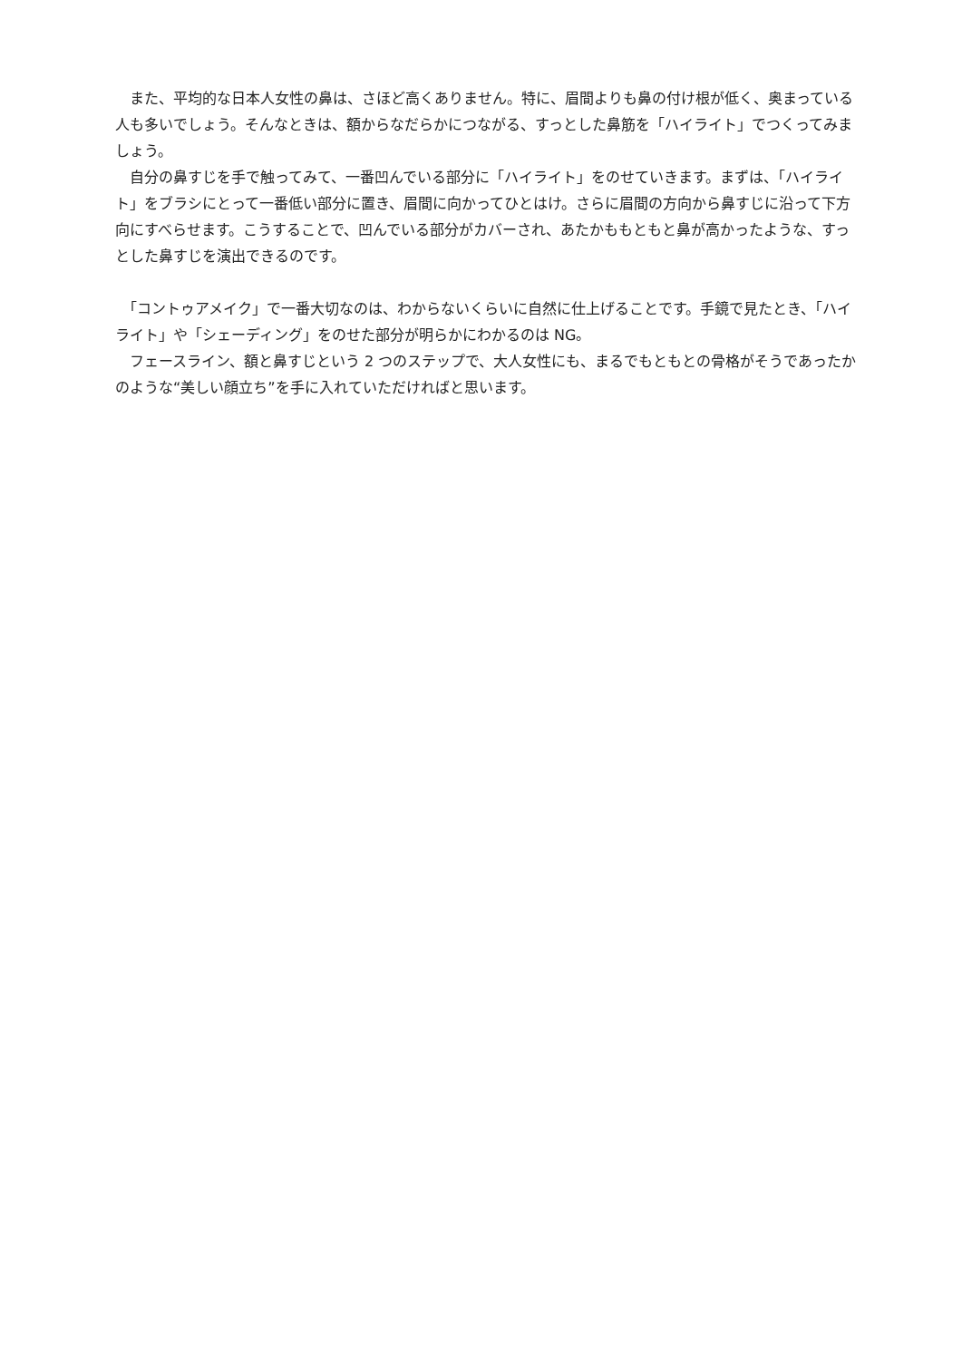また、平均的な日本人女性の鼻は、さほど高くありません。特に、眉間よりも鼻の付け根が低く、奥まっている人も多いでしょう。そんなときは、額からなだらかにつながる、すっとした鼻筋を「ハイライト」でつくってみましょう。
　自分の鼻すじを手で触ってみて、一番凹んでいる部分に「ハイライト」をのせていきます。まずは、「ハイライト」をブラシにとって一番低い部分に置き、眉間に向かってひとはけ。さらに眉間の方向から鼻すじに沿って下方向にすべらせます。こうすることで、凹んでいる部分がカバーされ、あたかももともと鼻が高かったような、すっとした鼻すじを演出できるのです。
　「コントゥアメイク」で一番大切なのは、わからないくらいに自然に仕上げることです。手鏡で見たとき、「ハイライト」や「シェーディング」をのせた部分が明らかにわかるのは NG。
　フェースライン、額と鼻すじという 2 つのステップで、大人女性にも、まるでもともとの骨格がそうであったかのような“美しい顔立ち”を手に入れていただければと思います。